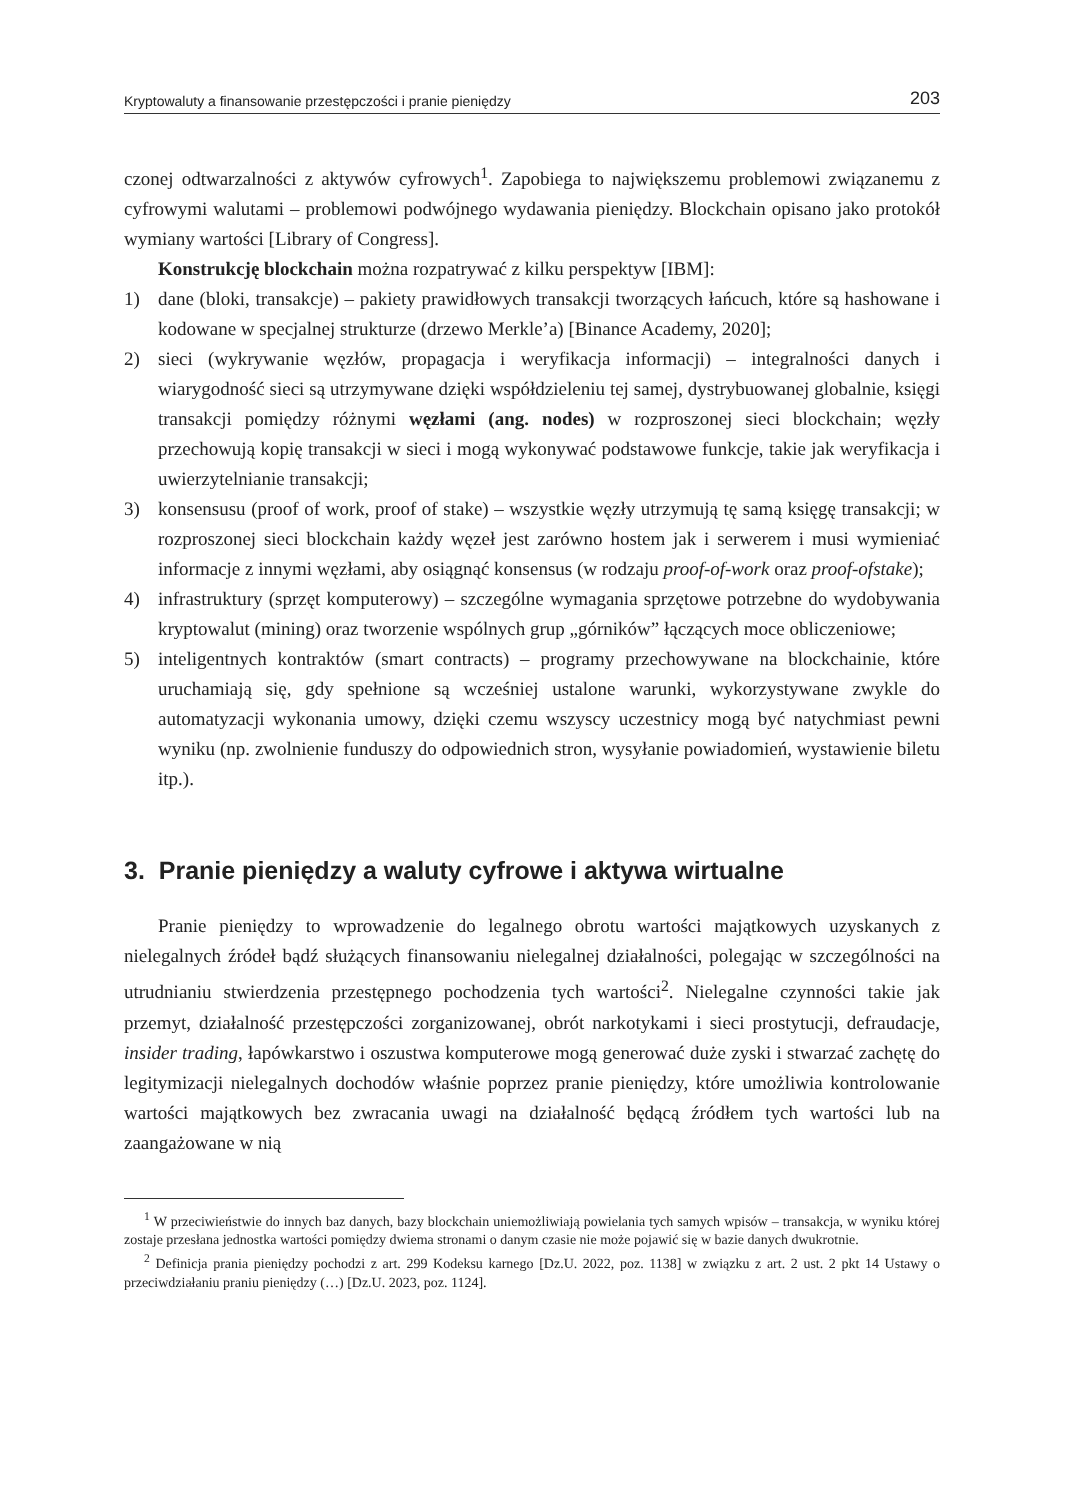Kryptowaluty a finansowanie przestępczości i pranie pieniędzy 203
czonej odtwarzalności z aktywów cyfrowych<sup>1</sup>. Zapobiega to największemu problemowi związanemu z cyfrowymi walutami – problemowi podwójnego wydawania pieniędzy. Blockchain opisano jako protokół wymiany wartości [Library of Congress].
Konstrukcję blockchain można rozpatrywać z kilku perspektyw [IBM]:
1) dane (bloki, transakcje) – pakiety prawidłowych transakcji tworzących łańcuch, które są hashowane i kodowane w specjalnej strukturze (drzewo Merkle’a) [Binance Academy, 2020];
2) sieci (wykrywanie węzłów, propagacja i weryfikacja informacji) – integralności danych i wiarygodność sieci są utrzymywane dzięki współdzieleniu tej samej, dystrybuowanej globalnie, księgi transakcji pomiędzy różnymi węzłami (ang. nodes) w rozproszonej sieci blockchain; węzły przechowują kopię transakcji w sieci i mogą wykonywać podstawowe funkcje, takie jak weryfikacja i uwierzytelnianie transakcji;
3) konsensusu (proof of work, proof of stake) – wszystkie węzły utrzymują tę samą księgę transakcji; w rozproszonej sieci blockchain każdy węzeł jest zarówno hostem jak i serwerem i musi wymieniać informacje z innymi węzłami, aby osiągnąć konsensus (w rodzaju proof-of-work oraz proof-ofstake);
4) infrastruktury (sprzęt komputerowy) – szczególne wymagania sprzętowe potrzebne do wydobywania kryptowalut (mining) oraz tworzenie wspólnych grup „górników” łączących moce obliczeniowe;
5) inteligentnych kontraktów (smart contracts) – programy przechowywane na blockchainie, które uruchamiają się, gdy spełnione są wcześniej ustalone warunki, wykorzystywane zwykle do automatyzacji wykonania umowy, dzięki czemu wszyscy uczestnicy mogą być natychmiast pewni wyniku (np. zwolnienie funduszy do odpowiednich stron, wysyłanie powiadomień, wystawienie biletu itp.).
3. Pranie pieniędzy a waluty cyfrowe i aktywa wirtualne
Pranie pieniędzy to wprowadzenie do legalnego obrotu wartości majątkowych uzyskanych z nielegalnych źródeł bądź służących finansowaniu nielegalnej działalności, polegając w szczególności na utrudnianiu stwierdzenia przestępnego pochodzenia tych wartości<sup>2</sup>. Nielegalne czynności takie jak przemyt, działalność przestępczości zorganizowanej, obrót narkotykami i sieci prostytucji, defraudacje, insider trading, łapówkarstwo i oszustwa komputerowe mogą generować duże zyski i stwarzać zachętę do legitymizacji nielegalnych dochodów właśnie poprzez pranie pieniędzy, które umożliwia kontrolowanie wartości majątkowych bez zwracania uwagi na działalność będącą źródłem tych wartości lub na zaangażowane w nią
<sup>1</sup> W przeciwieństwie do innych baz danych, bazy blockchain uniemożliwiają powielania tych samych wpisów – transakcja, w wyniku której zostaje przesłana jednostka wartości pomiędzy dwiema stronami o danym czasie nie może pojawić się w bazie danych dwukrotnie.
<sup>2</sup> Definicja prania pieniędzy pochodzi z art. 299 Kodeksu karnego [Dz.U. 2022, poz. 1138] w związku z art. 2 ust. 2 pkt 14 Ustawy o przeciwdziałaniu praniu pieniędzy (…) [Dz.U. 2023, poz. 1124].